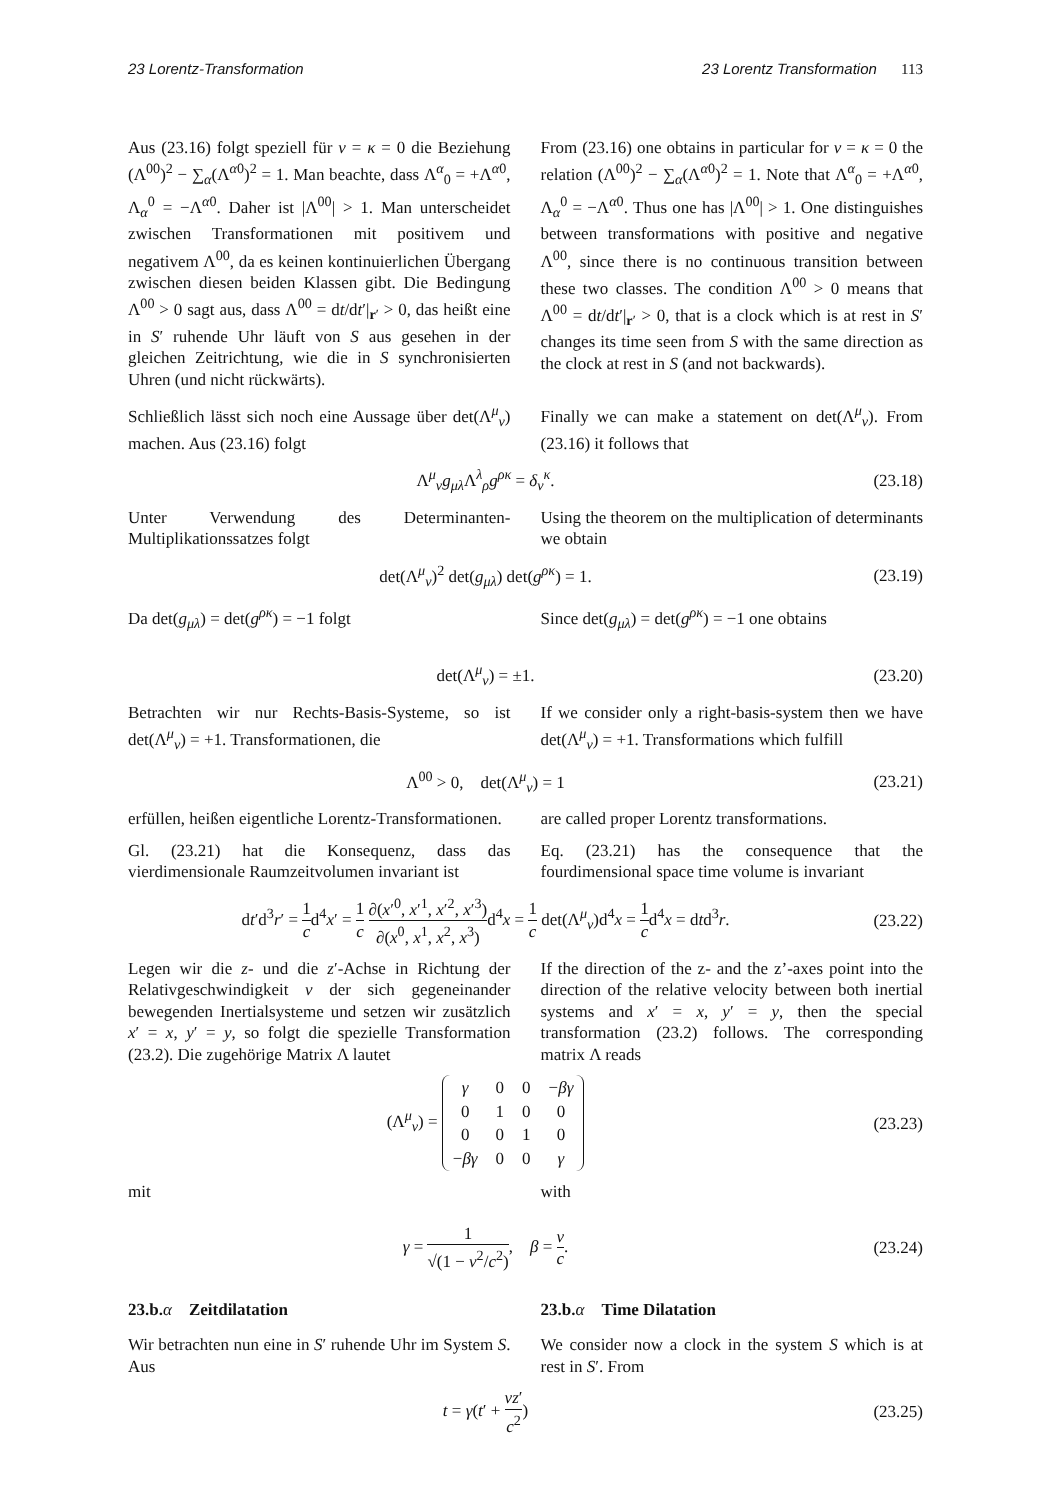23 Lorentz-Transformation 23 Lorentz Transformation 113
Aus (23.16) folgt speziell für ν = κ = 0 die Beziehung (Λ<sup>00</sup>)<sup>2</sup> − ∑<sub>α</sub>(Λ<sup>α0</sup>)<sup>2</sup> = 1. Man beachte, dass Λ<sup>α</sup><sub>0</sub> = +Λ<sup>α0</sup>, Λ<sub>α</sub><sup>0</sup> = −Λ<sup>α0</sup>. Daher ist |Λ<sup>00</sup>| > 1. Man unterscheidet zwischen Transformationen mit positivem und negativem Λ<sup>00</sup>, da es keinen kontinuierlichen Übergang zwischen diesen beiden Klassen gibt. Die Bedingung Λ<sup>00</sup> > 0 sagt aus, dass Λ<sup>00</sup> = dt/dt′|<sub>r′</sub> > 0, das heißt eine in S′ ruhende Uhr läuft von S aus gesehen in der gleichen Zeitrichtung, wie die in S synchronisierten Uhren (und nicht rückwärts).
From (23.16) one obtains in particular for ν = κ = 0 the relation (Λ<sup>00</sup>)<sup>2</sup> − ∑<sub>α</sub>(Λ<sup>α0</sup>)<sup>2</sup> = 1. Note that Λ<sup>α</sup><sub>0</sub> = +Λ<sup>α0</sup>, Λ<sub>α</sub><sup>0</sup> = −Λ<sup>α0</sup>. Thus one has |Λ<sup>00</sup>| > 1. One distinguishes between transformations with positive and negative Λ<sup>00</sup>, since there is no continuous transition between these two classes. The condition Λ<sup>00</sup> > 0 means that Λ<sup>00</sup> = dt/dt′|<sub>r′</sub> > 0, that is a clock which is at rest in S′ changes its time seen from S with the same direction as the clock at rest in S (and not backwards).
Schließlich lässt sich noch eine Aussage über det(Λ<sup>μ</sup><sub>ν</sub>) machen. Aus (23.16) folgt
Finally we can make a statement on det(Λ<sup>μ</sup><sub>ν</sub>). From (23.16) it follows that
Λ<sup>μ</sup><sub>ν</sub>g<sub>μλ</sub>Λ<sup>λ</sup><sub>ρ</sub>g<sup>ρκ</sup> = δ<sub>ν</sub><sup>κ</sup>. (23.18)
Unter Verwendung des Determinanten-Multiplikationssatzes folgt
Using the theorem on the multiplication of determinants we obtain
det(Λ<sup>μ</sup><sub>ν</sub>)<sup>2</sup> det(g<sub>μλ</sub>) det(g<sup>ρκ</sup>) = 1.
(23.19)
Da det(g<sub>μλ</sub>) = det(g<sup>ρκ</sup>) = −1 folgt
Since det(g<sub>μλ</sub>) = det(g<sup>ρκ</sup>) = −1 one obtains
det(Λ<sup>μ</sup><sub>ν</sub>) = ±1. (23.20)
Betrachten wir nur Rechts-Basis-Systeme, so ist det(Λ<sup>μ</sup><sub>ν</sub>) = +1. Transformationen, die
If we consider only a right-basis-system then we have det(Λ<sup>μ</sup><sub>ν</sub>) = +1. Transformations which fulfill
Λ<sup>00</sup> > 0, det(Λ<sup>μ</sup><sub>ν</sub>) = 1 (23.21)
erfüllen, heißen eigentliche Lorentz-Transformationen.
are called proper Lorentz transformations.
Gl. (23.21) hat die Konsequenz, dass das vierdimensionale Raumzeitvolumen invariant ist
Eq. (23.21) has the consequence that the fourdimensional space time volume is invariant
dt′d<sup>3</sup>r′ = 1 cd<sup>4</sup>x′ = 1 c ∂(x′<sup>0</sup>, x′<sup>1</sup>, x′<sup>2</sup>, x′<sup>3</sup>) ∂(x<sup>0</sup>, x<sup>1</sup>, x<sup>2</sup>, x<sup>3</sup>) d<sup>4</sup>x = 1 c det(Λ<sup>μ</sup><sub>ν</sub>)d<sup>4</sup>x = 1 cd<sup>4</sup>x = dtd<sup>3</sup>r.
(23.22)
Legen wir die z- und die z′-Achse in Richtung der Relativgeschwindigkeit v der sich gegeneinander bewegenden Inertialsysteme und setzen wir zusätzlich x′ = x, y′ = y, so folgt die spezielle Transformation (23.2). Die zugehörige Matrix Λ lautet
If the direction of the z- and the z’-axes point into the direction of the relative velocity between both inertial systems and x′ = x, y′ = y, then the special transformation (23.2) follows. The corresponding matrix Λ reads
(Λ<sup>μ</sup><sub>ν</sub>) =
| γ | 0 | 0 | − βγ |
| 0 | 1 | 0 | 0 |
| 0 | 0 | 1 | 0 |
| − βγ | 0 | 0 | γ |
(23.23)
mit with
γ = 1 √(1 − v<sup>2</sup>/c<sup>2</sup>), β = v c.
(23.24)
23.b.α Zeitdilatation 23.b.α Time Dilatation
Wir betrachten nun eine in S′ ruhende Uhr im System S. Aus
We consider now a clock in the system S which is at rest in S′. From
t = γ(t′ + vz′ c<sup>2</sup>) (23.25)